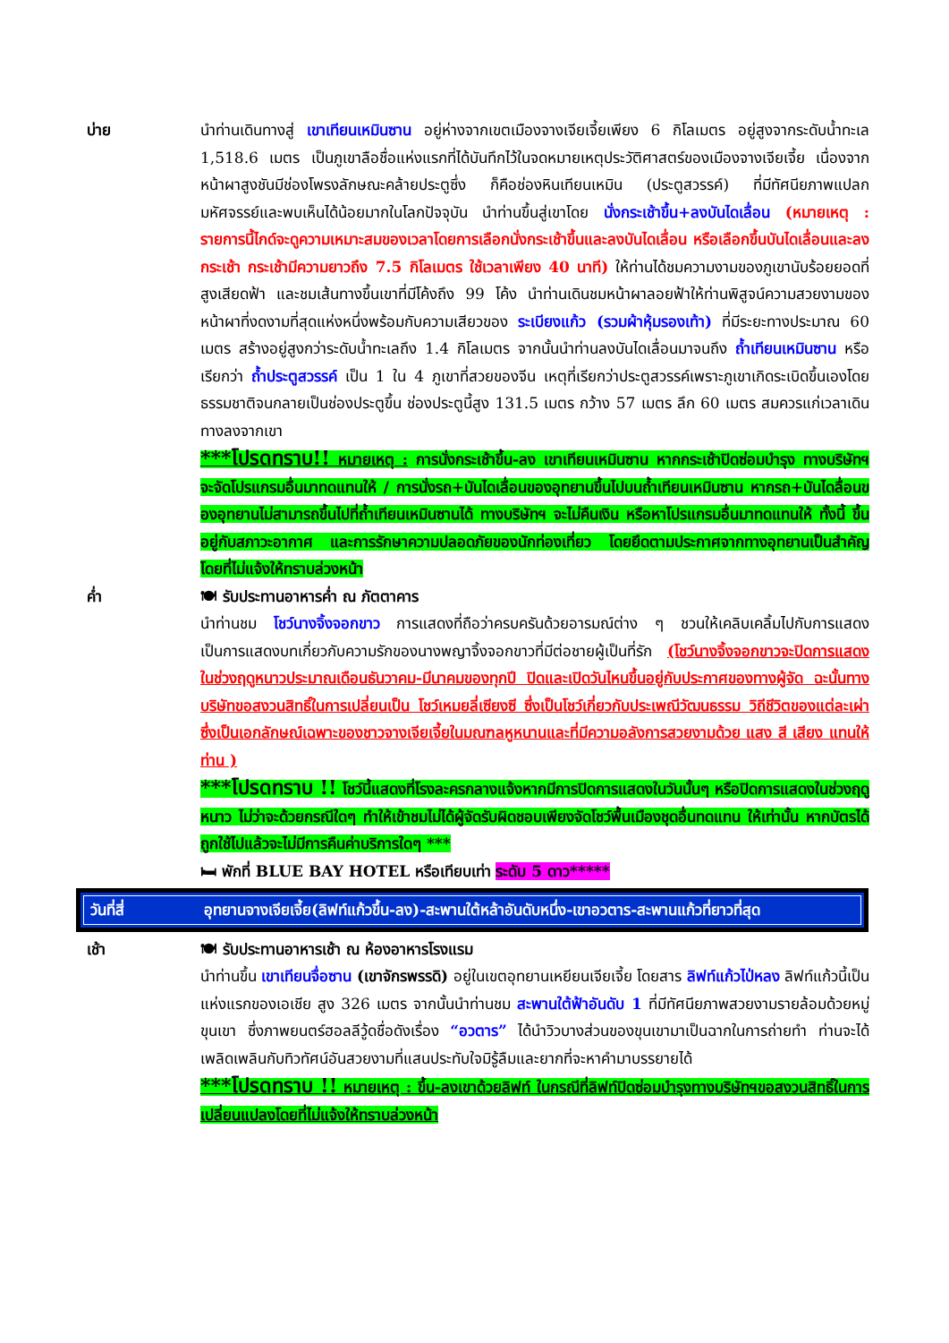บ่าย นำท่านเดินทางสู่ เขาเทียนเหมินซาน อยู่ห่างจากเขตเมืองจางเจียเจี้ยเพียง 6 กิโลเมตร อยู่สูงจากระดับน้ำทะเล 1,518.6 เมตร เป็นภูเขาลือชื่อแห่งแรกที่ได้บันทึกไว้ในจดหมายเหตุประวัติศาสตร์ของเมืองจางเจียเจี้ย เนื่องจากหน้าผาสูงชันมีช่องโพรงลักษณะคล้ายประตูซึ่ง ก็คือช่องหินเทียนเหมิน (ประตูสวรรค์) ที่มีทัศนียภาพแปลกมหัศจรรย์และพบเห็นได้น้อยมากในโลกปัจจุบัน นำท่านขึ้นสู่เขาโดย นั่งกระเช้าขึ้น+ลงบันไดเลื่อน (หมายเหตุ : รายการนี้ไกด์จะดูความเหมาะสมของเวลาโดยการเลือกนั่งกระเช้าขึ้นและลงบันไดเลื่อน หรือเลือกขึ้นบันไดเลื่อนและลงกระเช้า กระเช้ามีความยาวถึง 7.5 กิโลเมตร ใช้เวลาเพียง 40 นาที) ให้ท่านได้ชมความงามของภูเขานับร้อยยอดที่สูงเสียดฟ้า และชมเส้นทางขึ้นเขาที่มีโค้งถึง 99 โค้ง นำท่านเดินชมหน้าผาลอยฟ้าให้ท่านพิสูจน์ความสวยงามของหน้าผาที่งดงามที่สุดแห่งหนึ่งพร้อมกับความเสียวของ ระเบียงแก้ว (รวมผ้าหุ้มรองเท้า) ที่มีระยะทางประมาณ 60 เมตร สร้างอยู่สูงกว่าระดับน้ำทะเลถึง 1.4 กิโลเมตร จากนั้นนำท่านลงบันไดเลื่อนมาจนถึง ถ้ำเทียนเหมินซาน หรือเรียกว่า ถ้ำประตูสวรรค์ เป็น 1 ใน 4 ภูเขาที่สวยของจีน เหตุที่เรียกว่าประตูสวรรค์เพราะภูเขาเกิดระเบิดขึ้นเองโดยธรรมชาติจนกลายเป็นช่องประตูขึ้น ช่องประตูนี้สูง 131.5 เมตร กว้าง 57 เมตร ลึก 60 เมตร สมควรแก่เวลาเดินทางลงจากเขา
***โปรดทราบ!! หมายเหตุ : การนั่งกระเช้าขึ้น-ลง เขาเทียนเหมินซาน หากกระเช้าปิดซ่อมบำรุง ทางบริษัทฯ จะจัดโปรแกรมอื่นมาทดแทนให้ / การนั่งรถ+บันไดเลื่อนของอุทยานขึ้นไปบนถ้ำเทียนเหมินซาน หากรถ+บันไดลื่อนของอุทยานไม่สามารถขึ้นไปที่ถ้ำเทียนเหมินซานได้ ทางบริษัทฯ จะไม่คืนเงิน หรือหาโปรแกรมอื่นมาทดแทนให้ ทั้งนี้ ขึ้นอยู่กับสภาวะอากาศ และการรักษาความปลอดภัยของนักท่องเที่ยว โดยยึดตามประกาศจากทางอุทยานเป็นสำคัญ โดยที่ไม่แจ้งให้ทราบล่วงหน้า
ค่ำ 🍽 รับประทานอาหารค่ำ ณ ภัตตาคาร
นำท่านชม โชว์นางจิ้งจอกขาว การแสดงที่ถือว่าครบครันด้วยอารมณ์ต่าง ๆ ชวนให้เคลิบเคลิ้มไปกับการแสดง เป็นการแสดงบทเกี่ยวกับความรักของนางพญาจิ้งจอกขาวที่มีต่อชายผู้เป็นที่รัก (โชว์นางจิ้งจอกขาวจะปิดการแสดงในช่วงฤดูหนาวประมาณเดือนธันวาคม-มีนาคมของทุกปี ปิดและเปิดวันไหนขึ้นอยู่กับประกาศของทางผู้จัด ฉะนั้นทางบริษัทขอสงวนสิทธิ์ในการเปลี่ยนเป็น โชว์เหมยลี่เซียงซี ซึ่งเป็นโชว์เกี่ยวกับประเพณีวัฒนธรรม วิถีชีวิตของแต่ละเผ่าซึ่งเป็นเอกลักษณ์เฉพาะของชาวจางเจียเจี้ยในมณฑลหูหนานและที่มีความอลังการสวยงามด้วย แสง สี เสียง แทนให้ท่าน )
***โปรดทราบ !! โชว์นี้แสดงที่โรงละครกลางแจ้งหากมีการปิดการแสดงในวันนั้นๆ หรือปิดการแสดงในช่วงฤดูหนาว ไม่ว่าจะด้วยกรณีใดๆ ทำให้เข้าชมไม่ได้ผู้จัดรับผิดชอบเพียงจัดโชว์พื้นเมืองชุดอื่นทดแทน ให้เท่านั้น หากบัตรได้ถูกใช้ไปแล้วจะไม่มีการคืนค่าบริการใดๆ ***
🛏 พักที่ BLUE BAY HOTEL หรือเทียบเท่า ระดับ 5 ดาว*****
วันที่สี่ อุทยานจางเจียเจี้ย(ลิฟท์แก้วขึ้น-ลง)-สะพานใต้หล้าอันดับหนึ่ง-เขาอวตาร-สะพานแก้วที่ยาวที่สุด
เช้า 🍽 รับประทานอาหารเช้า ณ ห้องอาหารโรงแรม
นำท่านขึ้น เขาเทียนจื่อซาน (เขาจักรพรรดิ) อยู่ในเขตอุทยานเหยียนเจียเจี้ย โดยสาร ลิฟท์แก้วไป่หลง ลิฟท์แก้วนี้เป็นแห่งแรกของเอเชีย สูง 326 เมตร จากนั้นนำท่านชม สะพานใต้ฟ้าอันดับ 1 ที่มีทัศนียภาพสวยงามรายล้อมด้วยหมู่ขุนเขา ซึ่งภาพยนตร์ฮอลลีวู้ดชื่อดังเรื่อง “อวตาร” ได้นำวิวบางส่วนของขุนเขามาเป็นฉากในการถ่ายทำ ท่านจะได้เพลิดเพลินกับทิวทัศน์อันสวยงามที่แสนประทับใจมิรู้ลืมและยากที่จะหาคำมาบรรยายได้
***โปรดทราบ !! หมายเหตุ : ขึ้น-ลงเขาด้วยลิฟท์ ในกรณีที่ลิฟท์ปิดซ่อมบำรุงทางบริษัทฯขอสงวนสิทธิ์ในการเปลี่ยนแปลงโดยที่ไม่แจ้งให้ทราบล่วงหน้า